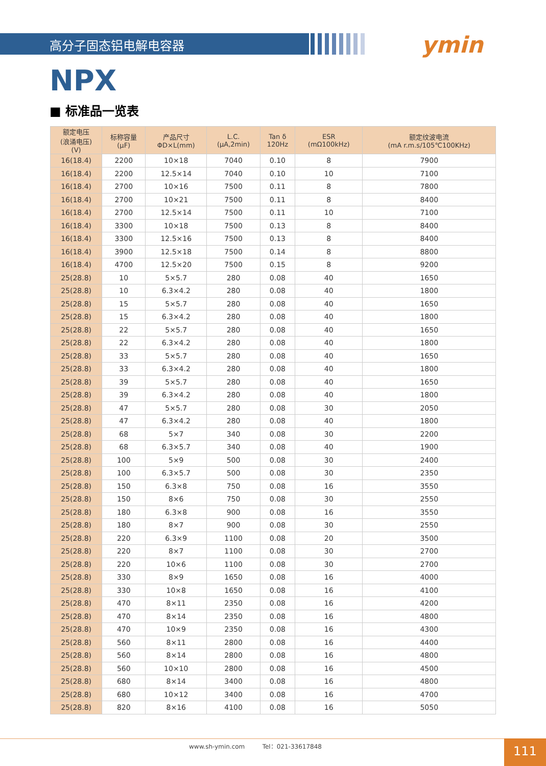高分子固态铝电解电容器
ymin
NPX
■ 标准品一览表
| 额定电压 (浪涌电压) (V) | 标称容量 (μF) | 产品尺寸 ΦD×L(mm) | L.C. (μA,2min) | Tan δ 120Hz | ESR (mΩ100kHz) | 额定纹波电流 (mA r.m.s/105℃100KHz) |
| --- | --- | --- | --- | --- | --- | --- |
| 16(18.4) | 2200 | 10×18 | 7040 | 0.10 | 8 | 7900 |
| 16(18.4) | 2200 | 12.5×14 | 7040 | 0.10 | 10 | 7100 |
| 16(18.4) | 2700 | 10×16 | 7500 | 0.11 | 8 | 7800 |
| 16(18.4) | 2700 | 10×21 | 7500 | 0.11 | 8 | 8400 |
| 16(18.4) | 2700 | 12.5×14 | 7500 | 0.11 | 10 | 7100 |
| 16(18.4) | 3300 | 10×18 | 7500 | 0.13 | 8 | 8400 |
| 16(18.4) | 3300 | 12.5×16 | 7500 | 0.13 | 8 | 8400 |
| 16(18.4) | 3900 | 12.5×18 | 7500 | 0.14 | 8 | 8800 |
| 16(18.4) | 4700 | 12.5×20 | 7500 | 0.15 | 8 | 9200 |
| 25(28.8) | 10 | 5×5.7 | 280 | 0.08 | 40 | 1650 |
| 25(28.8) | 10 | 6.3×4.2 | 280 | 0.08 | 40 | 1800 |
| 25(28.8) | 15 | 5×5.7 | 280 | 0.08 | 40 | 1650 |
| 25(28.8) | 15 | 6.3×4.2 | 280 | 0.08 | 40 | 1800 |
| 25(28.8) | 22 | 5×5.7 | 280 | 0.08 | 40 | 1650 |
| 25(28.8) | 22 | 6.3×4.2 | 280 | 0.08 | 40 | 1800 |
| 25(28.8) | 33 | 5×5.7 | 280 | 0.08 | 40 | 1650 |
| 25(28.8) | 33 | 6.3×4.2 | 280 | 0.08 | 40 | 1800 |
| 25(28.8) | 39 | 5×5.7 | 280 | 0.08 | 40 | 1650 |
| 25(28.8) | 39 | 6.3×4.2 | 280 | 0.08 | 40 | 1800 |
| 25(28.8) | 47 | 5×5.7 | 280 | 0.08 | 30 | 2050 |
| 25(28.8) | 47 | 6.3×4.2 | 280 | 0.08 | 40 | 1800 |
| 25(28.8) | 68 | 5×7 | 340 | 0.08 | 30 | 2200 |
| 25(28.8) | 68 | 6.3×5.7 | 340 | 0.08 | 40 | 1900 |
| 25(28.8) | 100 | 5×9 | 500 | 0.08 | 30 | 2400 |
| 25(28.8) | 100 | 6.3×5.7 | 500 | 0.08 | 30 | 2350 |
| 25(28.8) | 150 | 6.3×8 | 750 | 0.08 | 16 | 3550 |
| 25(28.8) | 150 | 8×6 | 750 | 0.08 | 30 | 2550 |
| 25(28.8) | 180 | 6.3×8 | 900 | 0.08 | 16 | 3550 |
| 25(28.8) | 180 | 8×7 | 900 | 0.08 | 30 | 2550 |
| 25(28.8) | 220 | 6.3×9 | 1100 | 0.08 | 20 | 3500 |
| 25(28.8) | 220 | 8×7 | 1100 | 0.08 | 30 | 2700 |
| 25(28.8) | 220 | 10×6 | 1100 | 0.08 | 30 | 2700 |
| 25(28.8) | 330 | 8×9 | 1650 | 0.08 | 16 | 4000 |
| 25(28.8) | 330 | 10×8 | 1650 | 0.08 | 16 | 4100 |
| 25(28.8) | 470 | 8×11 | 2350 | 0.08 | 16 | 4200 |
| 25(28.8) | 470 | 8×14 | 2350 | 0.08 | 16 | 4800 |
| 25(28.8) | 470 | 10×9 | 2350 | 0.08 | 16 | 4300 |
| 25(28.8) | 560 | 8×11 | 2800 | 0.08 | 16 | 4400 |
| 25(28.8) | 560 | 8×14 | 2800 | 0.08 | 16 | 4800 |
| 25(28.8) | 560 | 10×10 | 2800 | 0.08 | 16 | 4500 |
| 25(28.8) | 680 | 8×14 | 3400 | 0.08 | 16 | 4800 |
| 25(28.8) | 680 | 10×12 | 3400 | 0.08 | 16 | 4700 |
| 25(28.8) | 820 | 8×16 | 4100 | 0.08 | 16 | 5050 |
www.sh-ymin.com Tel：021-33617848
111